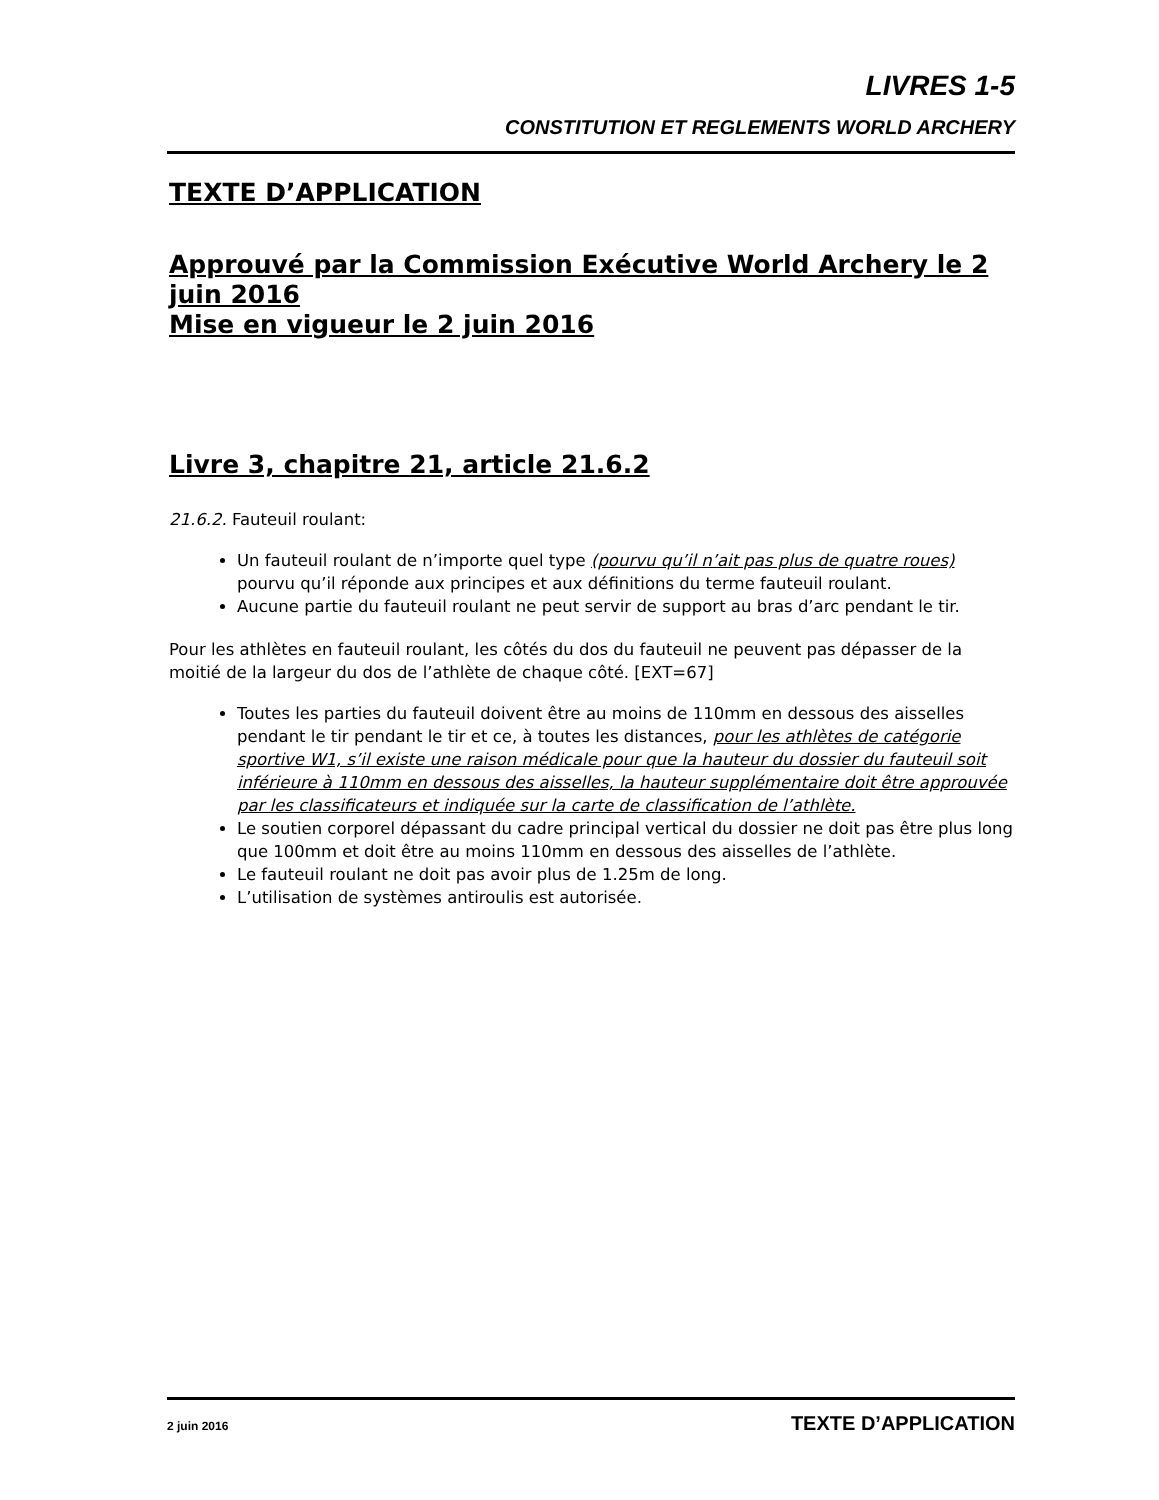LIVRES 1-5
CONSTITUTION ET REGLEMENTS WORLD ARCHERY
TEXTE D’APPLICATION
Approuvé par la Commission Exécutive World Archery le 2 juin 2016
Mise en vigueur le 2 juin 2016
Livre 3, chapitre 21, article 21.6.2
21.6.2. Fauteuil roulant:
Un fauteuil roulant de n’importe quel type (pourvu qu’il n’ait pas plus de quatre roues) pourvu qu’il réponde aux principes et aux définitions du terme fauteuil roulant.
Aucune partie du fauteuil roulant ne peut servir de support au bras d’arc pendant le tir.
Pour les athlètes en fauteuil roulant, les côtés du dos du fauteuil ne peuvent pas dépasser de la moitié de la largeur du dos de l’athlète de chaque côté. [EXT=67]
Toutes les parties du fauteuil doivent être au moins de 110mm en dessous des aisselles pendant le tir pendant le tir et ce, à toutes les distances, pour les athlètes de catégorie sportive W1, s’il existe une raison médicale pour que la hauteur du dossier du fauteuil soit inférieure à 110mm en dessous des aisselles, la hauteur supplémentaire doit être approuvée par les classificateurs et indiquée sur la carte de classification de l’athlète.
Le soutien corporel dépassant du cadre principal vertical du dossier ne doit pas être plus long que 100mm et doit être au moins 110mm en dessous des aisselles de l’athlète.
Le fauteuil roulant ne doit pas avoir plus de 1.25m de long.
L’utilisation de systèmes antiroulis est autorisée.
2 juin 2016 TEXTE D’APPLICATION